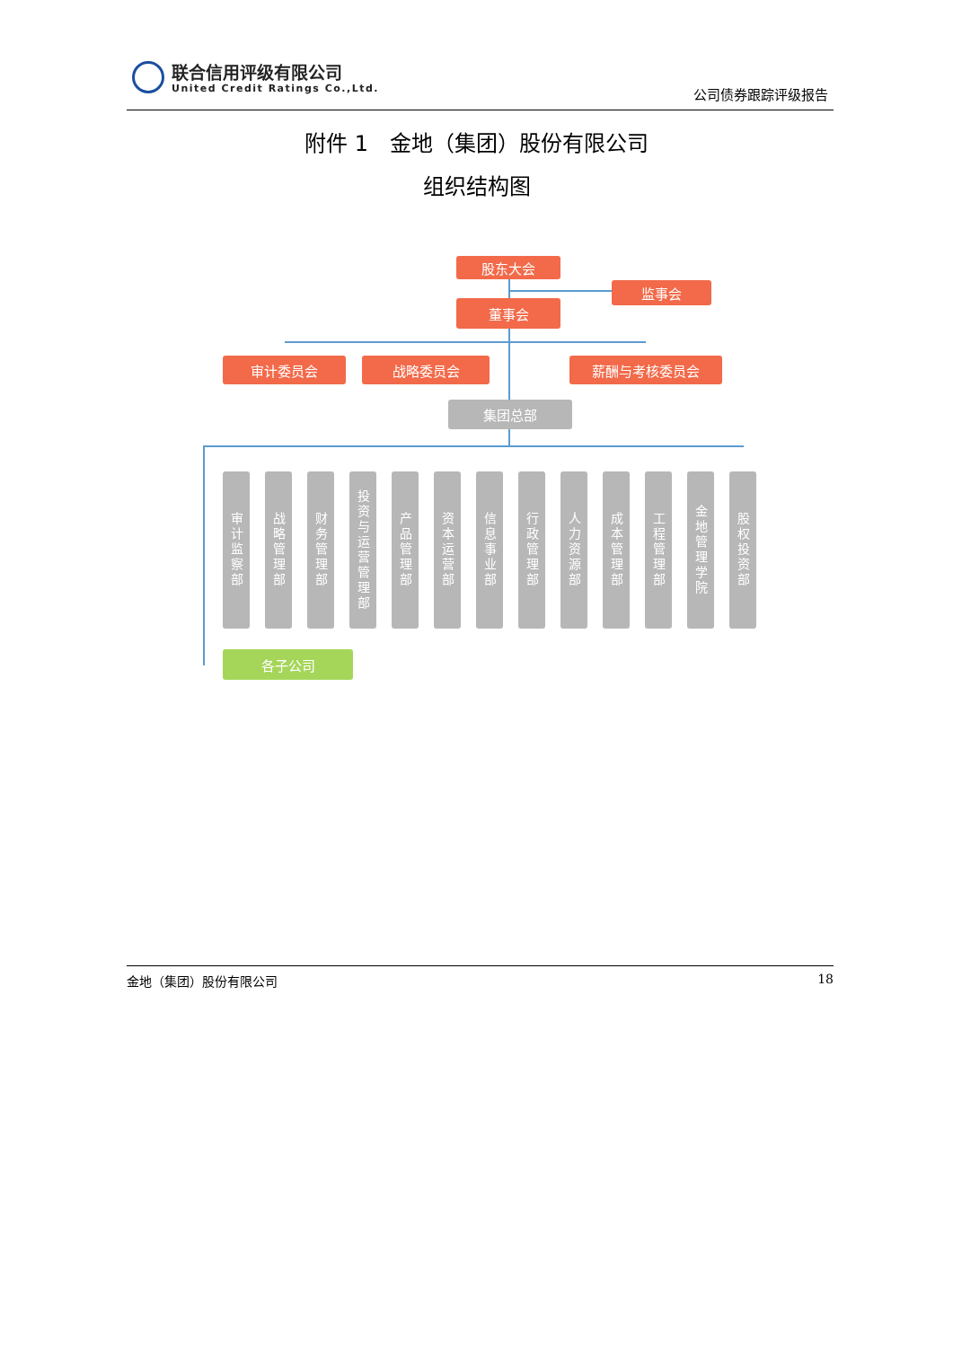联合信用评级有限公司
United Credit Ratings Co.,Ltd. 公司债券跟踪评级报告
附件 1　金地（集团）股份有限公司
组织结构图
股东大会
监事会
董事会
审计委员会 战略委员会 薪酬与考核委员会
集团总部
审计监察部
战略管理部
财务管理部
投资与运营管理部
产品管理部
资本运营部
信息事业部
行政管理部
人力资源部
成本管理部
工程管理部
金地管理学院
股权投资部
各子公司
金地（集团）股份有限公司 18